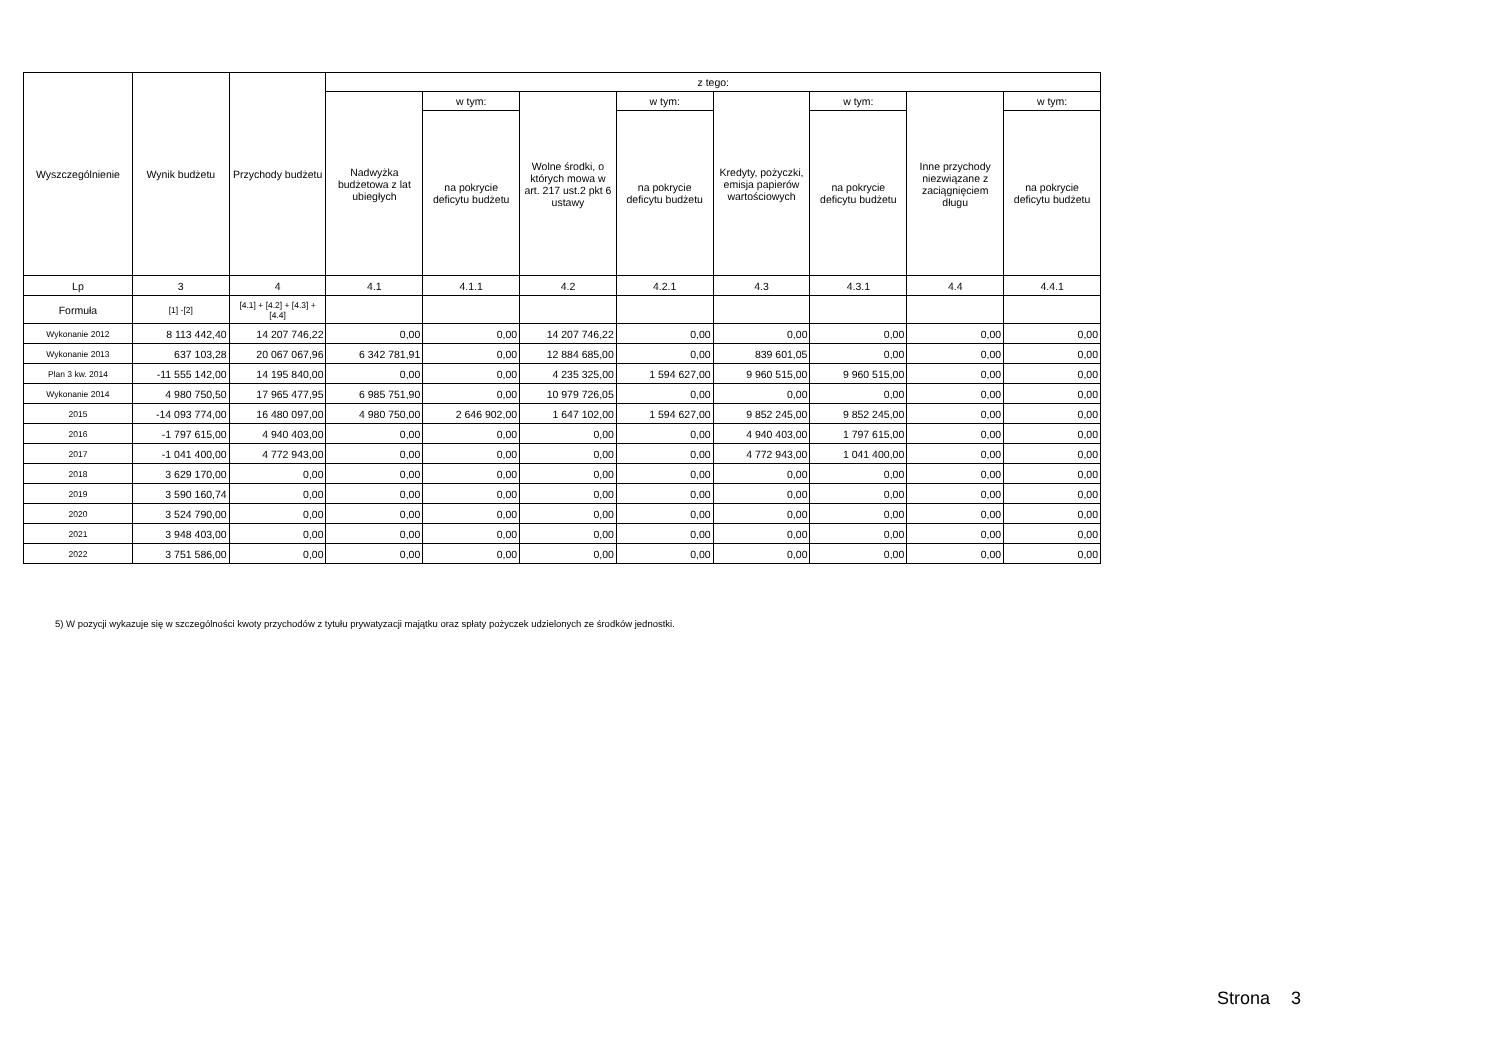| Wyszczególnienie | Wynik budżetu | Przychody budżetu | z tego: | | | | | | | |
| --- | --- | --- | --- | --- | --- | --- | --- | --- | --- | --- |
| | | | Nadwyżka budżetowa z lat ubiegłych | w tym: | Wolne środki, o których mowa w art. 217 ust.2 pkt 6 ustawy | w tym: | Kredyty, pożyczki, emisja papierów wartościowych | w tym: | Inne przychody niezwiązane z zaciągnięciem długu | w tym: |
| | | | | na pokrycie deficytu budżetu | | na pokrycie deficytu budżetu | | na pokrycie deficytu budżetu | | na pokrycie deficytu budżetu |
| Lp | 3 | 4 | 4.1 | 4.1.1 | 4.2 | 4.2.1 | 4.3 | 4.3.1 | 4.4 | 4.4.1 |
| Formuła | [1] -[2] | [4.1] + [4.2] + [4.3] + [4.4] | | | | | | | | |
| Wykonanie 2012 | 8 113 442,40 | 14 207 746,22 | 0,00 | 0,00 | 14 207 746,22 | 0,00 | 0,00 | 0,00 | 0,00 | 0,00 |
| Wykonanie 2013 | 637 103,28 | 20 067 067,96 | 6 342 781,91 | 0,00 | 12 884 685,00 | 0,00 | 839 601,05 | 0,00 | 0,00 | 0,00 |
| Plan 3 kw. 2014 | -11 555 142,00 | 14 195 840,00 | 0,00 | 0,00 | 4 235 325,00 | 1 594 627,00 | 9 960 515,00 | 9 960 515,00 | 0,00 | 0,00 |
| Wykonanie 2014 | 4 980 750,50 | 17 965 477,95 | 6 985 751,90 | 0,00 | 10 979 726,05 | 0,00 | 0,00 | 0,00 | 0,00 | 0,00 |
| 2015 | -14 093 774,00 | 16 480 097,00 | 4 980 750,00 | 2 646 902,00 | 1 647 102,00 | 1 594 627,00 | 9 852 245,00 | 9 852 245,00 | 0,00 | 0,00 |
| 2016 | -1 797 615,00 | 4 940 403,00 | 0,00 | 0,00 | 0,00 | 0,00 | 4 940 403,00 | 1 797 615,00 | 0,00 | 0,00 |
| 2017 | -1 041 400,00 | 4 772 943,00 | 0,00 | 0,00 | 0,00 | 0,00 | 4 772 943,00 | 1 041 400,00 | 0,00 | 0,00 |
| 2018 | 3 629 170,00 | 0,00 | 0,00 | 0,00 | 0,00 | 0,00 | 0,00 | 0,00 | 0,00 | 0,00 |
| 2019 | 3 590 160,74 | 0,00 | 0,00 | 0,00 | 0,00 | 0,00 | 0,00 | 0,00 | 0,00 | 0,00 |
| 2020 | 3 524 790,00 | 0,00 | 0,00 | 0,00 | 0,00 | 0,00 | 0,00 | 0,00 | 0,00 | 0,00 |
| 2021 | 3 948 403,00 | 0,00 | 0,00 | 0,00 | 0,00 | 0,00 | 0,00 | 0,00 | 0,00 | 0,00 |
| 2022 | 3 751 586,00 | 0,00 | 0,00 | 0,00 | 0,00 | 0,00 | 0,00 | 0,00 | 0,00 | 0,00 |
5) W pozycji wykazuje się w szczególności kwoty przychodów z tytułu prywatyzacji majątku oraz spłaty pożyczek udzielonych ze środków jednostki.
Strona 3